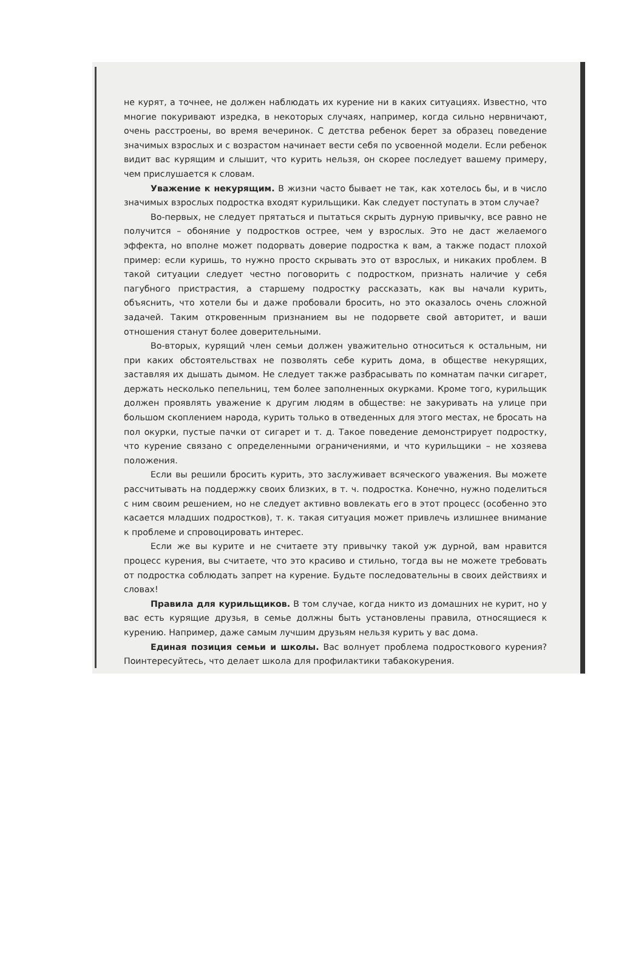не курят, а точнее, не должен наблюдать их курение ни в каких ситуациях. Известно, что многие покуривают изредка, в некоторых случаях, например, когда сильно нервничают, очень расстроены, во время вечеринок. С детства ребенок берет за образец поведение значимых взрослых и с возрастом начинает вести себя по усвоенной модели. Если ребенок видит вас курящим и слышит, что курить нельзя, он скорее последует вашему примеру, чем прислушается к словам.
Уважение к некурящим. В жизни часто бывает не так, как хотелось бы, и в число значимых взрослых подростка входят курильщики. Как следует поступать в этом случае?
Во-первых, не следует прятаться и пытаться скрыть дурную привычку, все равно не получится – обоняние у подростков острее, чем у взрослых. Это не даст желаемого эффекта, но вполне может подорвать доверие подростка к вам, а также подаст плохой пример: если куришь, то нужно просто скрывать это от взрослых, и никаких проблем. В такой ситуации следует честно поговорить с подростком, признать наличие у себя пагубного пристрастия, а старшему подростку рассказать, как вы начали курить, объяснить, что хотели бы и даже пробовали бросить, но это оказалось очень сложной задачей. Таким откровенным признанием вы не подорвете свой авторитет, и ваши отношения станут более доверительными.
Во-вторых, курящий член семьи должен уважительно относиться к остальным, ни при каких обстоятельствах не позволять себе курить дома, в обществе некурящих, заставляя их дышать дымом. Не следует также разбрасывать по комнатам пачки сигарет, держать несколько пепельниц, тем более заполненных окурками. Кроме того, курильщик должен проявлять уважение к другим людям в обществе: не закуривать на улице при большом скоплением народа, курить только в отведенных для этого местах, не бросать на пол окурки, пустые пачки от сигарет и т. д. Такое поведение демонстрирует подростку, что курение связано с определенными ограничениями, и что курильщики – не хозяева положения.
Если вы решили бросить курить, это заслуживает всяческого уважения. Вы можете рассчитывать на поддержку своих близких, в т. ч. подростка. Конечно, нужно поделиться с ним своим решением, но не следует активно вовлекать его в этот процесс (особенно это касается младших подростков), т. к. такая ситуация может привлечь излишнее внимание к проблеме и спровоцировать интерес.
Если же вы курите и не считаете эту привычку такой уж дурной, вам нравится процесс курения, вы считаете, что это красиво и стильно, тогда вы не можете требовать от подростка соблюдать запрет на курение. Будьте последовательны в своих действиях и словах!
Правила для курильщиков. В том случае, когда никто из домашних не курит, но у вас есть курящие друзья, в семье должны быть установлены правила, относящиеся к курению. Например, даже самым лучшим друзьям нельзя курить у вас дома.
Единая позиция семьи и школы. Вас волнует проблема подросткового курения? Поинтересуйтесь, что делает школа для профилактики табакокурения.